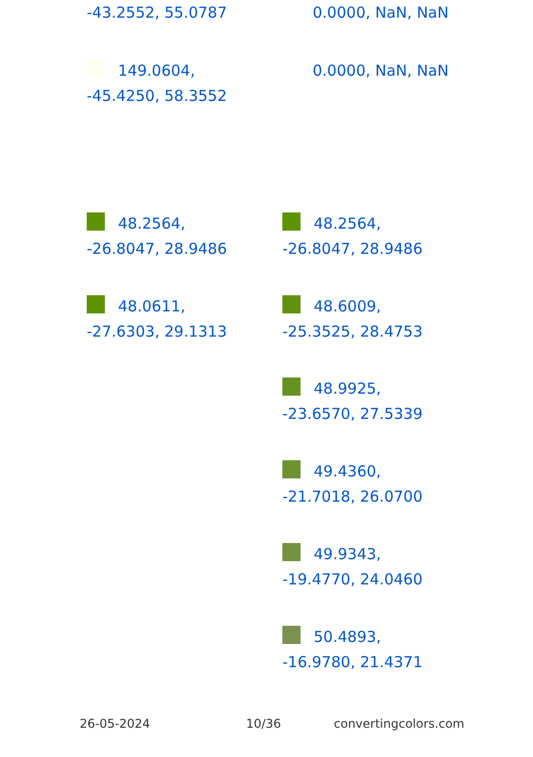-43.2552, 55.0787 0.0000, NaN, NaN
149.0604, -45.4250, 58.3552
0.0000, NaN, NaN
48.2564, -26.8047, 28.9486
48.2564, -26.8047, 28.9486
48.0611, -27.6303, 29.1313
48.6009, -25.3525, 28.4753
48.9925, -23.6570, 27.5339
49.4360, -21.7018, 26.0700
49.9343, -19.4770, 24.0460
50.4893, -16.9780, 21.4371
26-05-2024 10/36 convertingcolors.com